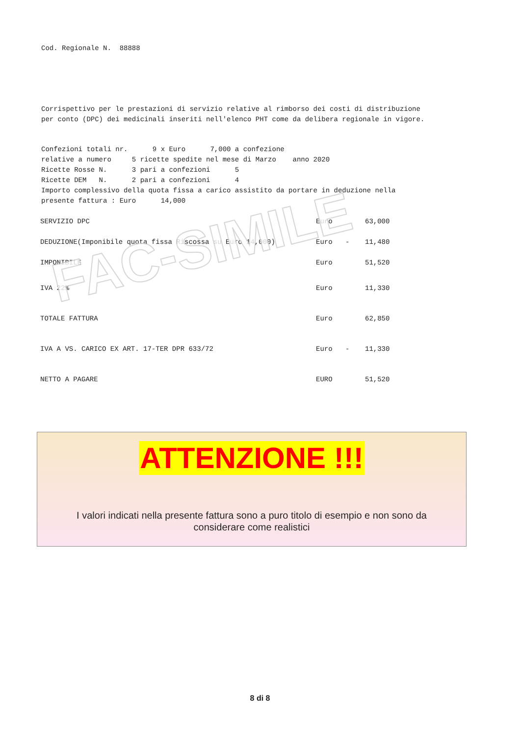Cod. Regionale N. 88888
Corrispettivo per le prestazioni di servizio relative al rimborso dei costi di distribuzione
per conto (DPC) dei medicinali inseriti nell'elenco PHT come da delibera regionale in vigore.
Confezioni totali nr. 9 x Euro 7,000 a confezione
relative a numero 5 ricette spedite nel mese di Marzo anno 2020
Ricette Rosse N. 3 pari a confezioni 5
Ricette DEM N. 2 pari a confezioni 4
Importo complessivo della quota fissa a carico assistito da portare in deduzione nella
presente fattura : Euro 14,000
| SERVIZIO DPC | Euro | | 63,000 |
| DEDUZIONE(Imponibile quota fissa Riscossa su Euro 14,000) | Euro | - | 11,480 |
| IMPONIBILE | Euro | | 51,520 |
| IVA 22% | Euro | | 11,330 |
| TOTALE FATTURA | Euro | | 62,850 |
| IVA A VS. CARICO EX ART. 17-TER DPR 633/72 | Euro | - | 11,330 |
| NETTO A PAGARE | EURO | | 51,520 |
FAC-SIMILE
ATTENZIONE !!!
I valori indicati nella presente fattura sono a puro titolo di esempio e non sono da
considerare come realistici
8 di 8